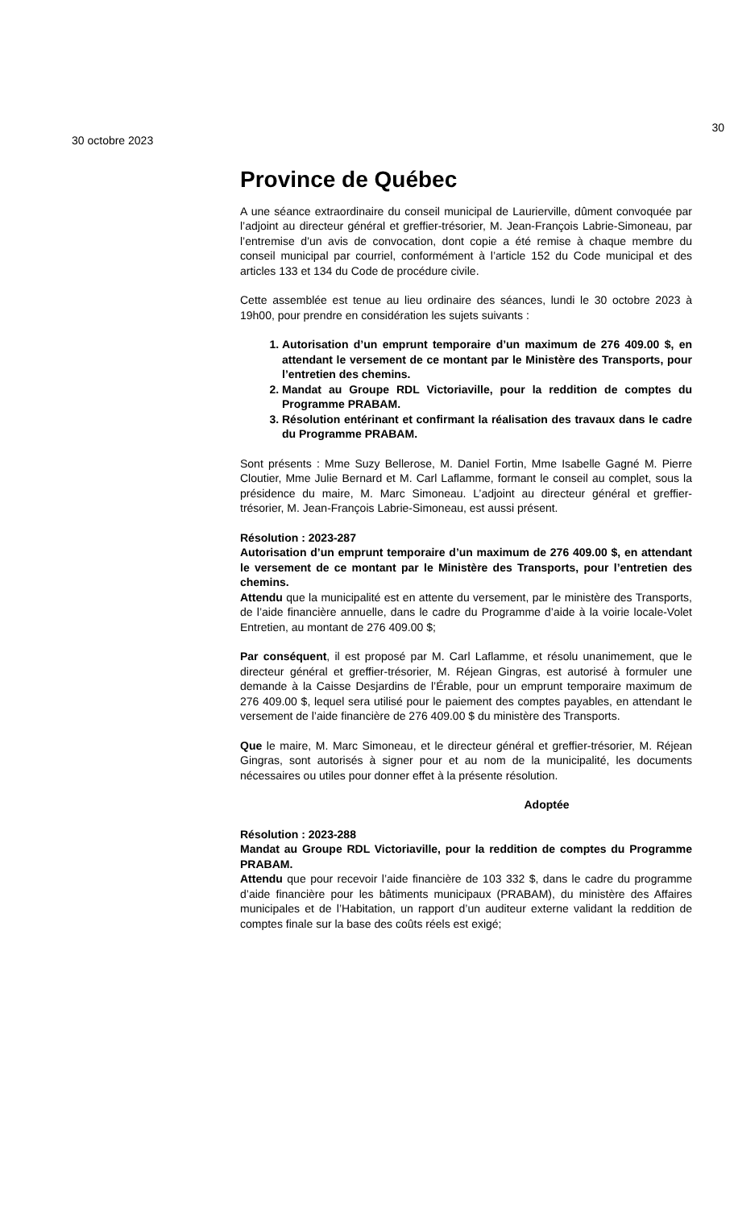30
30 octobre 2023
Province de Québec
A une séance extraordinaire du conseil municipal de Laurierville, dûment convoquée par l’adjoint au directeur général et greffier-trésorier, M. Jean-François Labrie-Simoneau, par l’entremise d’un avis de convocation, dont copie a été remise à chaque membre du conseil municipal par courriel, conformément à l’article 152 du Code municipal et des articles 133 et 134 du Code de procédure civile.
Cette assemblée est tenue au lieu ordinaire des séances, lundi le 30 octobre 2023 à 19h00, pour prendre en considération les sujets suivants :
1. Autorisation d’un emprunt temporaire d’un maximum de 276 409.00 $, en attendant le versement de ce montant par le Ministère des Transports, pour l’entretien des chemins.
2. Mandat au Groupe RDL Victoriaville, pour la reddition de comptes du Programme PRABAM.
3. Résolution entérinant et confirmant la réalisation des travaux dans le cadre du Programme PRABAM.
Sont présents : Mme Suzy Bellerose, M. Daniel Fortin, Mme Isabelle Gagné M. Pierre Cloutier, Mme Julie Bernard et M. Carl Laflamme, formant le conseil au complet, sous la présidence du maire, M. Marc Simoneau. L’adjoint au directeur général et greffier-trésorier, M. Jean-François Labrie-Simoneau, est aussi présent.
Résolution : 2023-287
Autorisation d’un emprunt temporaire d’un maximum de 276 409.00 $, en attendant le versement de ce montant par le Ministère des Transports, pour l’entretien des chemins.
Attendu que la municipalité est en attente du versement, par le ministère des Transports, de l’aide financière annuelle, dans le cadre du Programme d’aide à la voirie locale-Volet Entretien, au montant de 276 409.00 $;
Par conséquent, il est proposé par M. Carl Laflamme, et résolu unanimement, que le directeur général et greffier-trésorier, M. Réjean Gingras, est autorisé à formuler une demande à la Caisse Desjardins de l’Érable, pour un emprunt temporaire maximum de 276 409.00 $, lequel sera utilisé pour le paiement des comptes payables, en attendant le versement de l’aide financière de 276 409.00 $ du ministère des Transports.
Que le maire, M. Marc Simoneau, et le directeur général et greffier-trésorier, M. Réjean Gingras, sont autorisés à signer pour et au nom de la municipalité, les documents nécessaires ou utiles pour donner effet à la présente résolution.
Adoptée
Résolution : 2023-288
Mandat au Groupe RDL Victoriaville, pour la reddition de comptes du Programme PRABAM.
Attendu que pour recevoir l’aide financière de 103 332 $, dans le cadre du programme d’aide financière pour les bâtiments municipaux (PRABAM), du ministère des Affaires municipales et de l’Habitation, un rapport d’un auditeur externe validant la reddition de comptes finale sur la base des coûts réels est exigé;